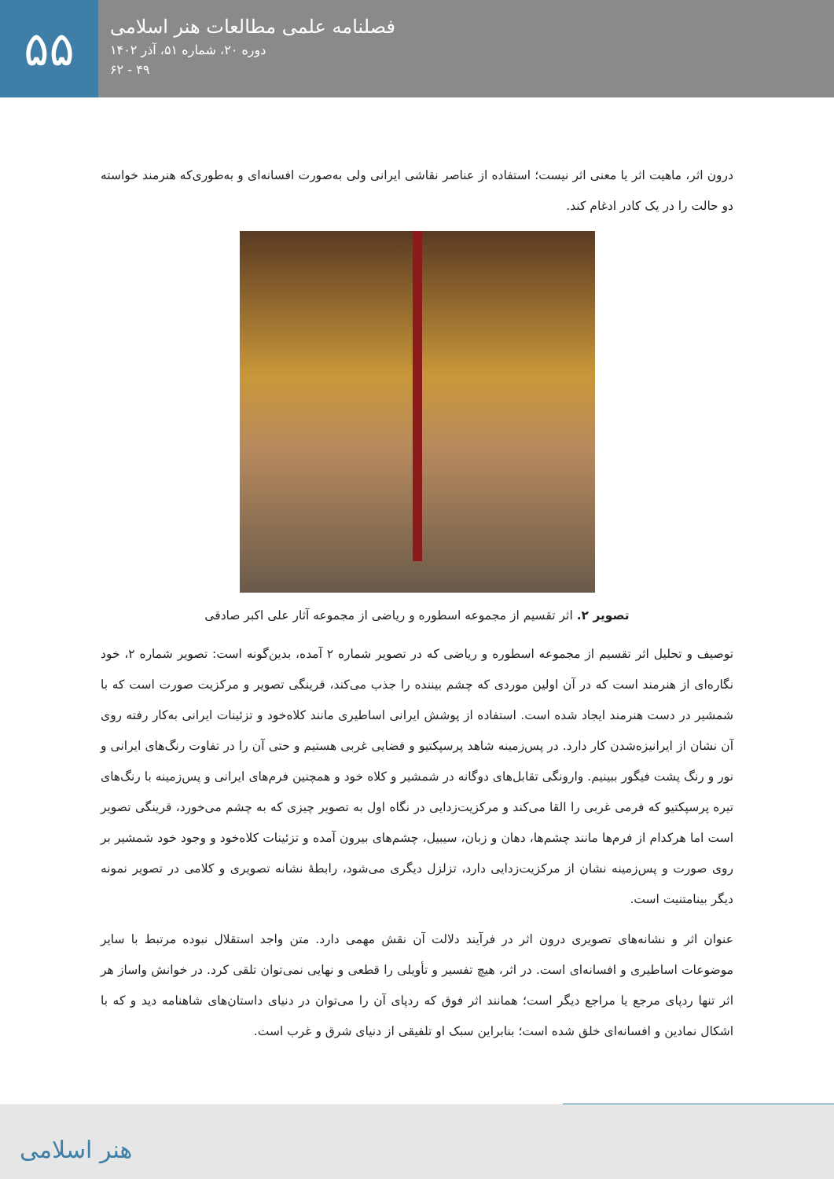۵۵
فصلنامه علمی مطالعات هنر اسلامی
دوره ۲۰، شماره ۵۱، آذر ۱۴۰۲
۴۹ - ۶۲
درون اثر، ماهیت اثر یا معنی اثر نیست؛ استفاده از عناصر نقاشی ایرانی ولی به‌صورت افسانه‌ای و به‌طوری‌که هنرمند خواسته دو حالت را در یک کادر ادغام کند.
تصویر ۲. اثر تقسیم از مجموعه اسطوره و ریاضی از مجموعه آثار علی اکبر صادقی
توصیف و تحلیل اثر تقسیم از مجموعه اسطوره و ریاضی که در تصویر شماره ۲ آمده، بدین‌گونه است: تصویر شماره ۲، خود نگاره‌ای از هنرمند است که در آن اولین موردی که چشم بیننده را جذب می‌کند، قرینگی تصویر و مرکزیت صورت است که با شمشیر در دست هنرمند ایجاد شده است. استفاده از پوشش ایرانی اساطیری مانند کلاه‌خود و تزئینات ایرانی به‌کار رفته روی آن نشان از ایرانیزه‌شدن کار دارد. در پس‌زمینه شاهد پرسپکتیو و فضایی غربی هستیم و حتی آن را در تفاوت رنگ‌های ایرانی و نور و رنگ پشت فیگور ببینیم. وارونگی تقابل‌های دوگانه در شمشیر و کلاه خود و همچنین فرم‌های ایرانی و پس‌زمینه با رنگ‌های تیره پرسپکتیو که فرمی غربی را القا می‌کند و مرکزیت‌زدایی در نگاه اول به تصویر چیزی که به چشم می‌خورد، قرینگی تصویر است اما هرکدام از فرم‌ها مانند چشم‌ها، دهان و زبان، سیبیل، چشم‌های بیرون آمده و تزئینات کلاه‌خود و وجود خود شمشیر بر روی صورت و پس‌زمینه نشان از مرکزیت‌زدایی دارد، تزلزل دیگری می‌شود، رابطهٔ نشانه تصویری و کلامی در تصویر نمونه دیگر بینامتنیت است.
عنوان اثر و نشانه‌های تصویری درون اثر در فرآیند دلالت آن نقش مهمی دارد. متن واجد استقلال نبوده مرتبط با سایر موضوعات اساطیری و افسانه‌ای است. در اثر، هیچ تفسیر و تأویلی را قطعی و نهایی نمی‌توان تلقی کرد. در خوانش واساز هر اثر تنها ردپای مرجع یا مراجع دیگر است؛ همانند اثر فوق که ردپای آن را می‌توان در دنیای داستان‌های شاهنامه دید و که با اشکال نمادین و افسانه‌ای خلق شده است؛ بنابراین سبک او تلفیقی از دنیای شرق و غرب است.
هنر اسلامی